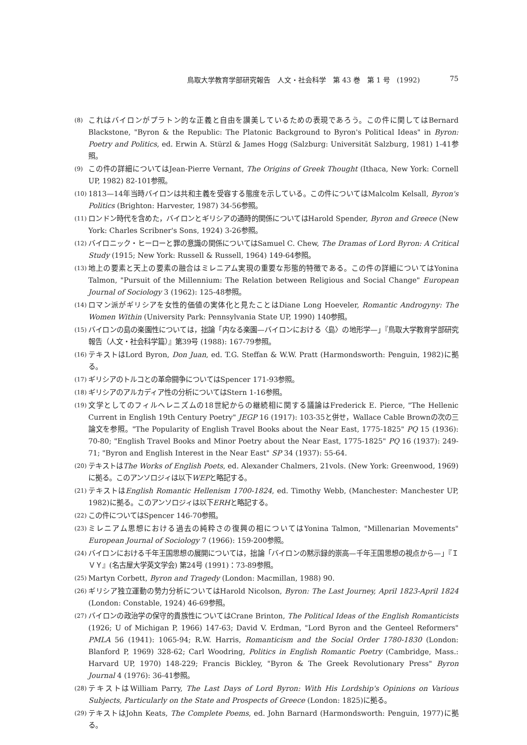鳥取大学教育学部研究報告　人文・社会科学　第 43 巻　第 1 号　(1992) 75
(8)
これはバイロンがプラトン的な正義と自由を讃美しているための表現であろう。この件に関してはBernard Blackstone, "Byron & the Republic: The Platonic Background to Byron's Political Ideas" in Byron: Poetry and Politics, ed. Erwin A. Stürzl & James Hogg (Salzburg: Universität Salzburg, 1981) 1-41参照。
(9)
この件の詳細についてはJean-Pierre Vernant, The Origins of Greek Thought (Ithaca, New York: Cornell UP, 1982) 82-101参照。
(10)
1813—14年当時バイロンは共和主義を受容する態度を示している。この件についてはMalcolm Kelsall, Byron's Politics (Brighton: Harvester, 1987) 34-56参照。
(11)
ロンドン時代を含めた，バイロンとギリシアの通時的関係についてはHarold Spender, Byron and Greece (New York: Charles Scribner's Sons, 1924) 3-26参照。
(12)
バイロニック・ヒーローと罪の意識の関係についてはSamuel C. Chew, The Dramas of Lord Byron: A Critical Study (1915; New York: Russell & Russell, 1964) 149-64参照。
(13)
地上の要素と天上の要素の融合はミレニアム実現の重要な形態的特徴である。この件の詳細についてはYonina Talmon, "Pursuit of the Millennium: The Relation between Religious and Social Change" European Journal of Sociology 3 (1962): 125-48参照。
(14)
ロマン派がギリシアを女性的価値の実体化と見たことはDiane Long Hoeveler, Romantic Androgyny: The Women Within (University Park: Pennsylvania State UP, 1990) 140参照。
(15)
バイロンの島の楽園性については，拙論「内なる楽園—バイロンにおける〈島〉の地形学—」『鳥取大学教育学部研究報告（人文・社会科学篇）』第39号 (1988): 167-79参照。
(16)
テキストはLord Byron, Don Juan, ed. T.G. Steffan & W.W. Pratt (Harmondsworth: Penguin, 1982)に拠る。
(17)
ギリシアのトルコとの革命闘争についてはSpencer 171-93参照。
(18)
ギリシアのアルカディア性の分析についてはStern 1-16参照。
(19)
文学としてのフィルヘレニズムの18世紀からの継続相に関する議論はFrederick E. Pierce, "The Hellenic Current in English 19th Century Poetry" JEGP 16 (1917): 103-35と併せ，Wallace Cable Brownの次の三論文を参照。"The Popularity of English Travel Books about the Near East, 1775-1825" PQ 15 (1936): 70-80; "English Travel Books and Minor Poetry about the Near East, 1775-1825" PQ 16 (1937): 249-71; "Byron and English Interest in the Near East" SP 34 (1937): 55-64.
(20)
テキストはThe Works of English Poets, ed. Alexander Chalmers, 21vols. (New York: Greenwood, 1969)に拠る。このアンソロジィは以下WEPと略記する。
(21)
テキストはEnglish Romantic Hellenism 1700-1824, ed. Timothy Webb, (Manchester: Manchester UP, 1982)に拠る。このアンソロジィは以下ERHと略記する。
(22)
この件についてはSpencer 146-70参照。
(23)
ミレニアム思想における過去の純粋さの復興の相についてはYonina Talmon, "Millenarian Movements" European Journal of Sociology 7 (1966): 159-200参照。
(24)
バイロンにおける千年王国思想の展開については，拙論「バイロンの黙示録的崇高—千年王国思想の視点から—」『ＩＶＹ』(名古屋大学英文学会) 第24号 (1991)：73-89参照。
(25)
Martyn Corbett, Byron and Tragedy (London: Macmillan, 1988) 90.
(26)
ギリシア独立運動の勢力分析についてはHarold Nicolson, Byron: The Last Journey, April 1823-April 1824 (London: Constable, 1924) 46-69参照。
(27)
バイロンの政治学の保守的貴族性についてはCrane Brinton, The Political Ideas of the English Romanticists (1926; U of Michigan P, 1966) 147-63; David V. Erdman, "Lord Byron and the Genteel Reformers" PMLA 56 (1941): 1065-94; R.W. Harris, Romanticism and the Social Order 1780-1830 (London: Blanford P, 1969) 328-62; Carl Woodring, Politics in English Romantic Poetry (Cambridge, Mass.: Harvard UP, 1970) 148-229; Francis Bickley, "Byron & The Greek Revolutionary Press" Byron Journal 4 (1976): 36-41参照。
(28)
テキストはWilliam Parry, The Last Days of Lord Byron: With His Lordship's Opinions on Various Subjects, Particularly on the State and Prospects of Greece (London: 1825)に拠る。
(29)
テキストはJohn Keats, The Complete Poems, ed. John Barnard (Harmondsworth: Penguin, 1977)に拠る。